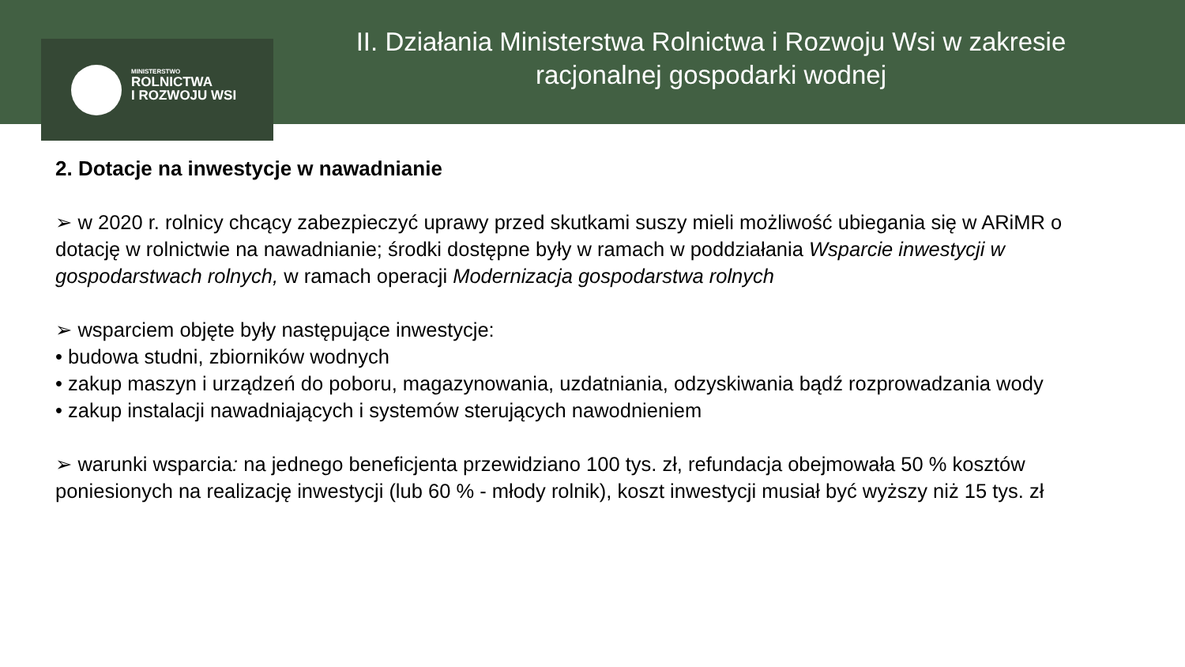MINISTERSTWO
ROLNICTWA
I ROZWOJU WSI
II. Działania Ministerstwa Rolnictwa i Rozwoju Wsi w zakresie racjonalnej gospodarki wodnej
2. Dotacje na inwestycje w nawadnianie
➢ w 2020 r. rolnicy chcący zabezpieczyć uprawy przed skutkami suszy mieli możliwość ubiegania się w ARiMR o dotację w rolnictwie na nawadnianie; środki dostępne były w ramach w poddziałania Wsparcie inwestycji w gospodarstwach rolnych, w ramach operacji Modernizacja gospodarstwa rolnych
➢ wsparciem objęte były następujące inwestycje:
• budowa studni, zbiorników wodnych
• zakup maszyn i urządzeń do poboru, magazynowania, uzdatniania, odzyskiwania bądź rozprowadzania wody
• zakup instalacji nawadniających i systemów sterujących nawodnieniem
➢ warunki wsparcia: na jednego beneficjenta przewidziano 100 tys. zł, refundacja obejmowała 50 % kosztów poniesionych na realizację inwestycji (lub 60 % - młody rolnik), koszt inwestycji musiał być wyższy niż 15 tys. zł